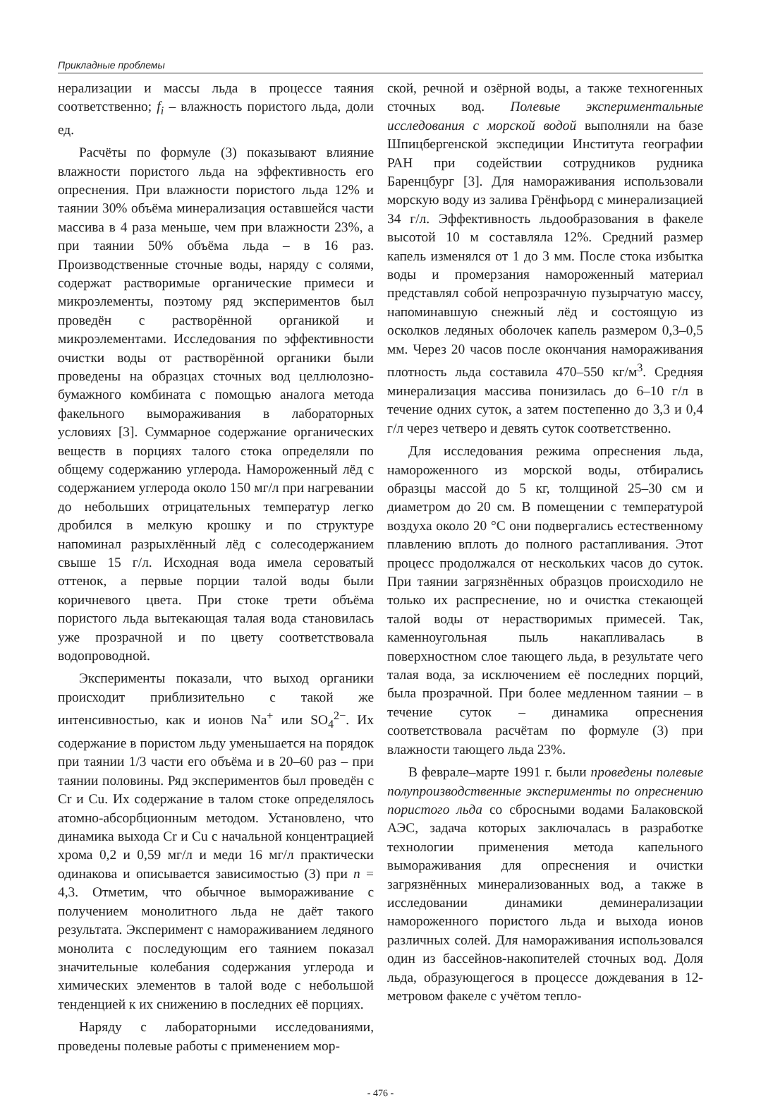Прикладные проблемы
нерализации и массы льда в процессе таяния соответственно; f<sub>i</sub> – влажность пористого льда, доли ед.
Расчёты по формуле (3) показывают влияние влажности пористого льда на эффективность его опреснения. При влажности пористого льда 12% и таянии 30% объёма минерализация оставшейся части массива в 4 раза меньше, чем при влажности 23%, а при таянии 50% объёма льда – в 16 раз. Производственные сточные воды, наряду с солями, содержат растворимые органические примеси и микроэлементы, поэтому ряд экспериментов был проведён с растворённой органикой и микроэлементами. Исследования по эффективности очистки воды от растворённой органики были проведены на образцах сточных вод целлюлозно-бумажного комбината с помощью аналога метода факельного вымораживания в лабораторных условиях [3]. Суммарное содержание органических веществ в порциях талого стока определяли по общему содержанию углерода. Намороженный лёд с содержанием углерода около 150 мг/л при нагревании до небольших отрицательных температур легко дробился в мелкую крошку и по структуре напоминал разрыхлённый лёд с солесодержанием свыше 15 г/л. Исходная вода имела сероватый оттенок, а первые порции талой воды были коричневого цвета. При стоке трети объёма пористого льда вытекающая талая вода становилась уже прозрачной и по цвету соответствовала водопроводной.
Эксперименты показали, что выход органики происходит приблизительно с такой же интенсивностью, как и ионов Na<sup>+</sup> или SO<sub>4</sub><sup>2−</sup>. Их содержание в пористом льду уменьшается на порядок при таянии 1/3 части его объёма и в 20–60 раз – при таянии половины. Ряд экспериментов был проведён с Cr и Cu. Их содержание в талом стоке определялось атомно-абсорбционным методом. Установлено, что динамика выхода Cr и Cu с начальной концентрацией хрома 0,2 и 0,59 мг/л и меди 16 мг/л практически одинакова и описывается зависимостью (3) при n = 4,3. Отметим, что обычное вымораживание с получением монолитного льда не даёт такого результата. Эксперимент с намораживанием ледяного монолита с последующим его таянием показал значительные колебания содержания углерода и химических элементов в талой воде с небольшой тенденцией к их снижению в последних её порциях.
Наряду с лабораторными исследованиями, проведены полевые работы с применением мор-
ской, речной и озёрной воды, а также техногенных сточных вод. Полевые экспериментальные исследования с морской водой выполняли на базе Шпицбергенской экспедиции Института географии РАН при содействии сотрудников рудника Баренцбург [3]. Для намораживания использовали морскую воду из залива Грёнфьорд с минерализацией 34 г/л. Эффективность льдообразования в факеле высотой 10 м составляла 12%. Средний размер капель изменялся от 1 до 3 мм. После стока избытка воды и промерзания намороженный материал представлял собой непрозрачную пузырчатую массу, напоминавшую снежный лёд и состоящую из осколков ледяных оболочек капель размером 0,3–0,5 мм. Через 20 часов после окончания намораживания плотность льда составила 470–550 кг/м<sup>3</sup>. Средняя минерализация массива понизилась до 6–10 г/л в течение одних суток, а затем постепенно до 3,3 и 0,4 г/л через четверо и девять суток соответственно.
Для исследования режима опреснения льда, намороженного из морской воды, отбирались образцы массой до 5 кг, толщиной 25–30 см и диаметром до 20 см. В помещении с температурой воздуха около 20 °C они подвергались естественному плавлению вплоть до полного растапливания. Этот процесс продолжался от нескольких часов до суток. При таянии загрязнённых образцов происходило не только их распреснение, но и очистка стекающей талой воды от нерастворимых примесей. Так, каменноугольная пыль накапливалась в поверхностном слое тающего льда, в результате чего талая вода, за исключением её последних порций, была прозрачной. При более медленном таянии – в течение суток – динамика опреснения соответствовала расчётам по формуле (3) при влажности тающего льда 23%.
В феврале–марте 1991 г. были проведены полевые полупроизводственные эксперименты по опреснению пористого льда со сбросными водами Балаковской АЭС, задача которых заключалась в разработке технологии применения метода капельного вымораживания для опреснения и очистки загрязнённых минерализованных вод, а также в исследовании динамики деминерализации намороженного пористого льда и выхода ионов различных солей. Для намораживания использовался один из бассейнов-накопителей сточных вод. Доля льда, образующегося в процессе дождевания в 12-метровом факеле с учётом тепло-
- 476 -